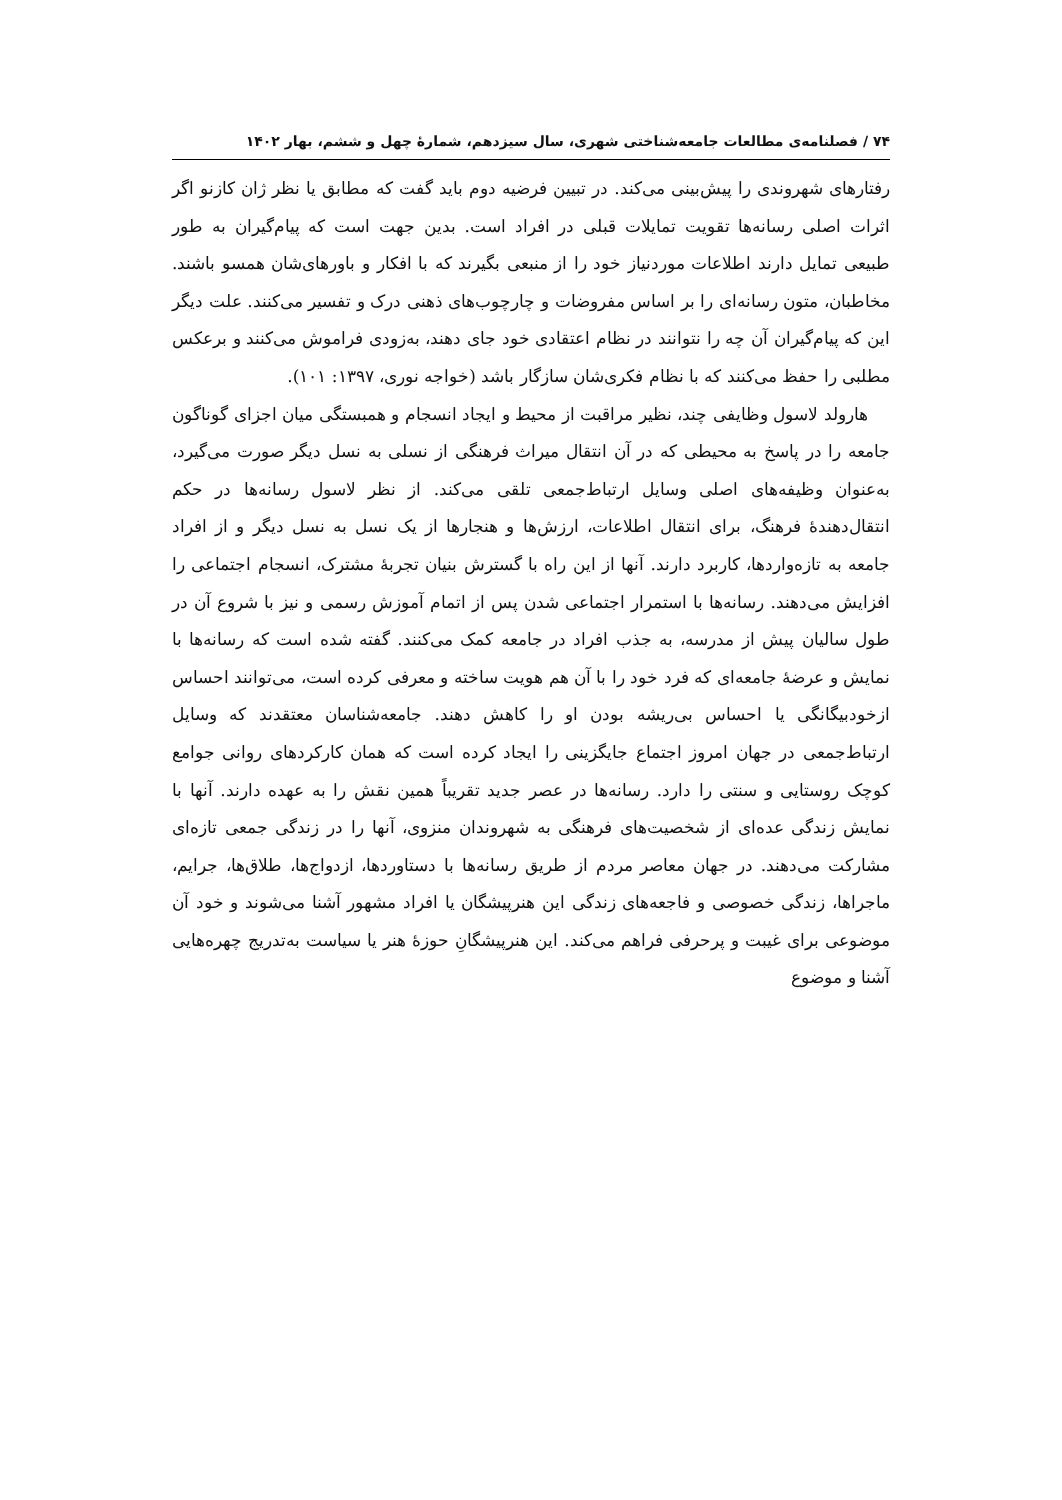۷۴ / فصلنامه‌ی مطالعات جامعه‌شناختی شهری، سال سیزدهم، شمارۀ چهل و ششم، بهار ۱۴۰۲
رفتارهای شهروندی را پیش‌بینی می‌کند. در تبیین فرضیه دوم باید گفت که مطابق یا نظر ژان کازنو اگر اثرات اصلی رسانه‌ها تقویت تمایلات قبلی در افراد است. بدین جهت است که پیام‌گیران به طور طبیعی تمایل دارند اطلاعات موردنیاز خود را از منبعی بگیرند که با افکار و باورهای‌شان همسو باشند. مخاطبان، متون رسانه‌ای را بر اساس مفروضات و چارچوب‌های ذهنی درک و تفسیر می‌کنند. علت دیگر این که پیام‌گیران آن چه را نتوانند در نظام اعتقادی خود جای دهند، به‌زودی فراموش می‌کنند و برعکس مطلبی را حفظ می‌کنند که با نظام فکری‌شان سازگار باشد (خواجه نوری، ۱۳۹۷: ۱۰۱).
هارولد لاسول وظایفی چند، نظیر مراقبت از محیط و ایجاد انسجام و همبستگی میان اجزای گوناگون جامعه را در پاسخ به محیطی که در آن انتقال میراث فرهنگی از نسلی به نسل دیگر صورت می‌گیرد، به‌عنوان وظیفه‌های اصلی وسایل ارتباط‌جمعی تلقی می‌کند. از نظر لاسول رسانه‌ها در حکم انتقال‌دهندۀ فرهنگ، برای انتقال اطلاعات، ارزش‌ها و هنجارها از یک نسل به نسل دیگر و از افراد جامعه به تازه‌واردها، کاربرد دارند. آنها از این راه با گسترش بنیان تجربۀ مشترک، انسجام اجتماعی را افزایش می‌دهند. رسانه‌ها با استمرار اجتماعی شدن پس از اتمام آموزش رسمی و نیز با شروع آن در طول سالیان پیش از مدرسه، به جذب افراد در جامعه کمک می‌کنند. گفته شده است که رسانه‌ها با نمایش و عرضۀ جامعه‌ای که فرد خود را با آن هم هویت ساخته و معرفی کرده است، می‌توانند احساس ازخودبیگانگی یا احساس بی‌ریشه بودن او را کاهش دهند. جامعه‌شناسان معتقدند که وسایل ارتباط‌جمعی در جهان امروز اجتماع جایگزینی را ایجاد کرده است که همان کارکردهای روانی جوامع کوچک روستایی و سنتی را دارد. رسانه‌ها در عصر جدید تقریباً همین نقش را به عهده دارند. آنها با نمایش زندگی عده‌ای از شخصیت‌های فرهنگی به شهروندان منزوی، آنها را در زندگی جمعی تازه‌ای مشارکت می‌دهند. در جهان معاصر مردم از طریق رسانه‌ها با دستاوردها، ازدواج‌ها، طلاق‌ها، جرایم، ماجراها، زندگی خصوصی و فاجعه‌های زندگی این هنرپیشگان یا افراد مشهور آشنا می‌شوند و خود آن موضوعی برای غیبت و پرحرفی فراهم می‌کند. این هنرپیشگانِ حوزۀ هنر یا سیاست به‌تدریج چهره‌هایی آشنا و موضوع